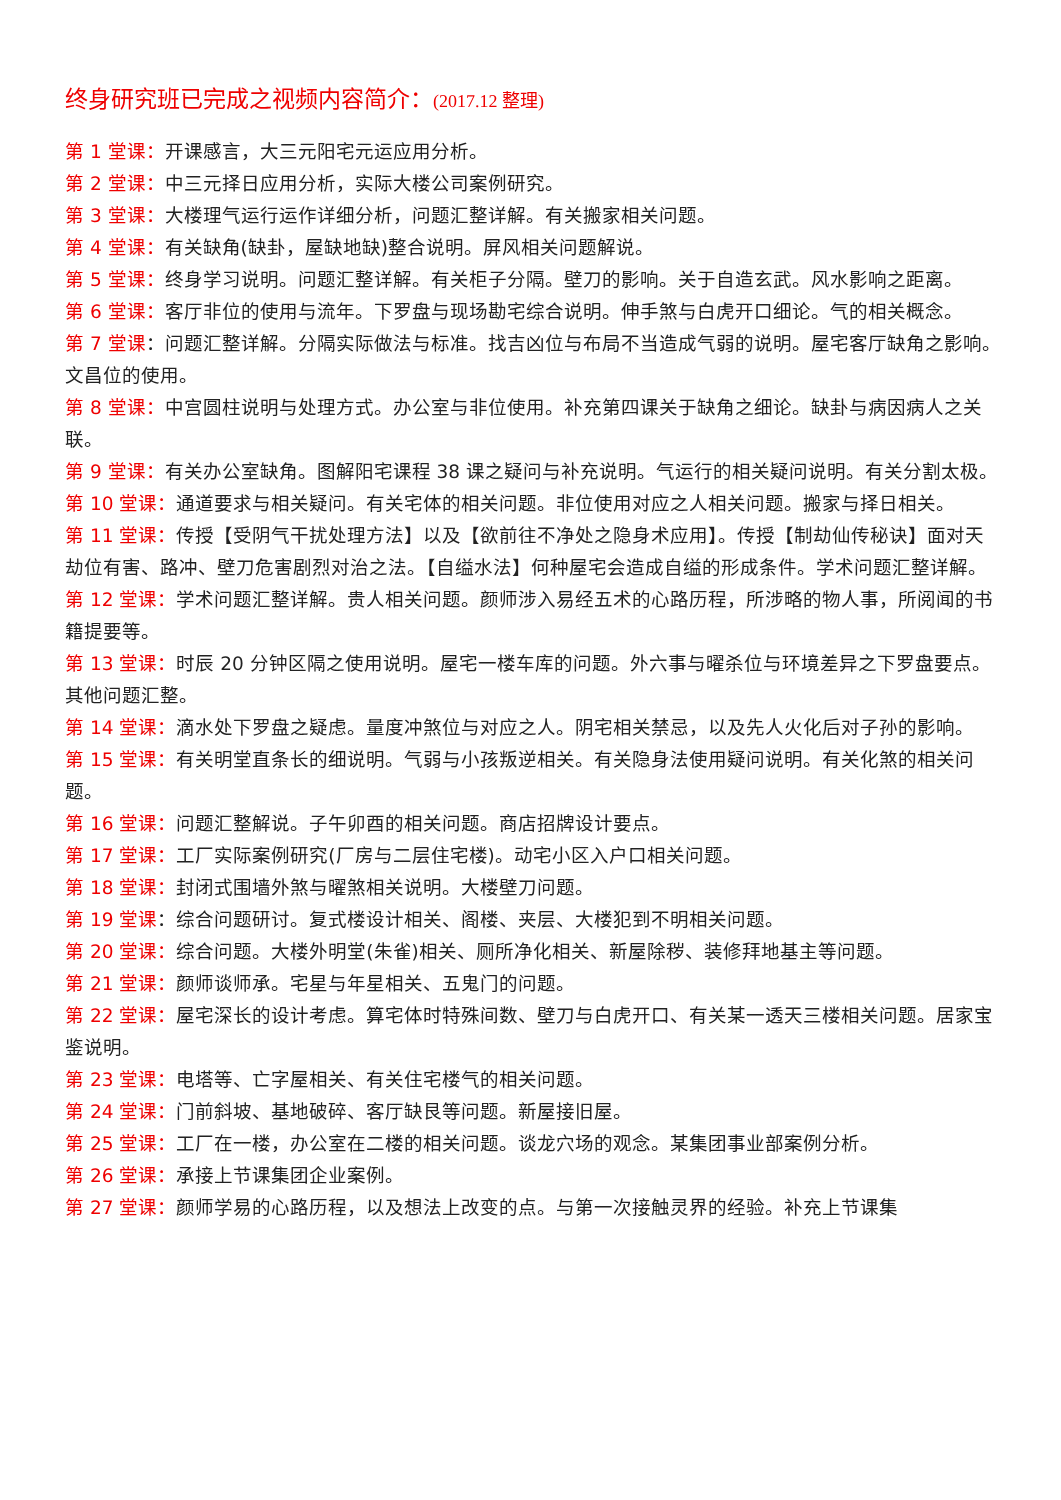终身研究班已完成之视频内容简介：(2017.12 整理)
第 1 堂课：开课感言，大三元阳宅元运应用分析。
第 2 堂课：中三元择日应用分析，实际大楼公司案例研究。
第 3 堂课：大楼理气运行运作详细分析，问题汇整详解。有关搬家相关问题。
第 4 堂课：有关缺角(缺卦，屋缺地缺)整合说明。屏风相关问题解说。
第 5 堂课：终身学习说明。问题汇整详解。有关柜子分隔。壁刀的影响。关于自造玄武。风水影响之距离。
第 6 堂课：客厅非位的使用与流年。下罗盘与现场勘宅综合说明。伸手煞与白虎开口细论。气的相关概念。
第 7 堂课：问题汇整详解。分隔实际做法与标准。找吉凶位与布局不当造成气弱的说明。屋宅客厅缺角之影响。文昌位的使用。
第 8 堂课：中宫圆柱说明与处理方式。办公室与非位使用。补充第四课关于缺角之细论。缺卦与病因病人之关联。
第 9 堂课：有关办公室缺角。图解阳宅课程 38 课之疑问与补充说明。气运行的相关疑问说明。有关分割太极。
第 10 堂课：通道要求与相关疑问。有关宅体的相关问题。非位使用对应之人相关问题。搬家与择日相关。
第 11 堂课：传授【受阴气干扰处理方法】以及【欲前往不净处之隐身术应用】。传授【制劫仙传秘诀】面对天劫位有害、路冲、壁刀危害剧烈对治之法。【自缢水法】何种屋宅会造成自缢的形成条件。学术问题汇整详解。
第 12 堂课：学术问题汇整详解。贵人相关问题。颜师涉入易经五术的心路历程，所涉略的物人事，所阅闻的书籍提要等。
第 13 堂课：时辰 20 分钟区隔之使用说明。屋宅一楼车库的问题。外六事与曜杀位与环境差异之下罗盘要点。其他问题汇整。
第 14 堂课：滴水处下罗盘之疑虑。量度冲煞位与对应之人。阴宅相关禁忌，以及先人火化后对子孙的影响。
第 15 堂课：有关明堂直条长的细说明。气弱与小孩叛逆相关。有关隐身法使用疑问说明。有关化煞的相关问题。
第 16 堂课：问题汇整解说。子午卯酉的相关问题。商店招牌设计要点。
第 17 堂课：工厂实际案例研究(厂房与二层住宅楼)。动宅小区入户口相关问题。
第 18 堂课：封闭式围墙外煞与曜煞相关说明。大楼壁刀问题。
第 19 堂课：综合问题研讨。复式楼设计相关、阁楼、夹层、大楼犯到不明相关问题。
第 20 堂课：综合问题。大楼外明堂(朱雀)相关、厕所净化相关、新屋除秽、装修拜地基主等问题。
第 21 堂课：颜师谈师承。宅星与年星相关、五鬼门的问题。
第 22 堂课：屋宅深长的设计考虑。算宅体时特殊间数、壁刀与白虎开口、有关某一透天三楼相关问题。居家宝鉴说明。
第 23 堂课：电塔等、亡字屋相关、有关住宅楼气的相关问题。
第 24 堂课：门前斜坡、基地破碎、客厅缺艮等问题。新屋接旧屋。
第 25 堂课：工厂在一楼，办公室在二楼的相关问题。谈龙穴场的观念。某集团事业部案例分析。
第 26 堂课：承接上节课集团企业案例。
第 27 堂课：颜师学易的心路历程，以及想法上改变的点。与第一次接触灵界的经验。补充上节课集